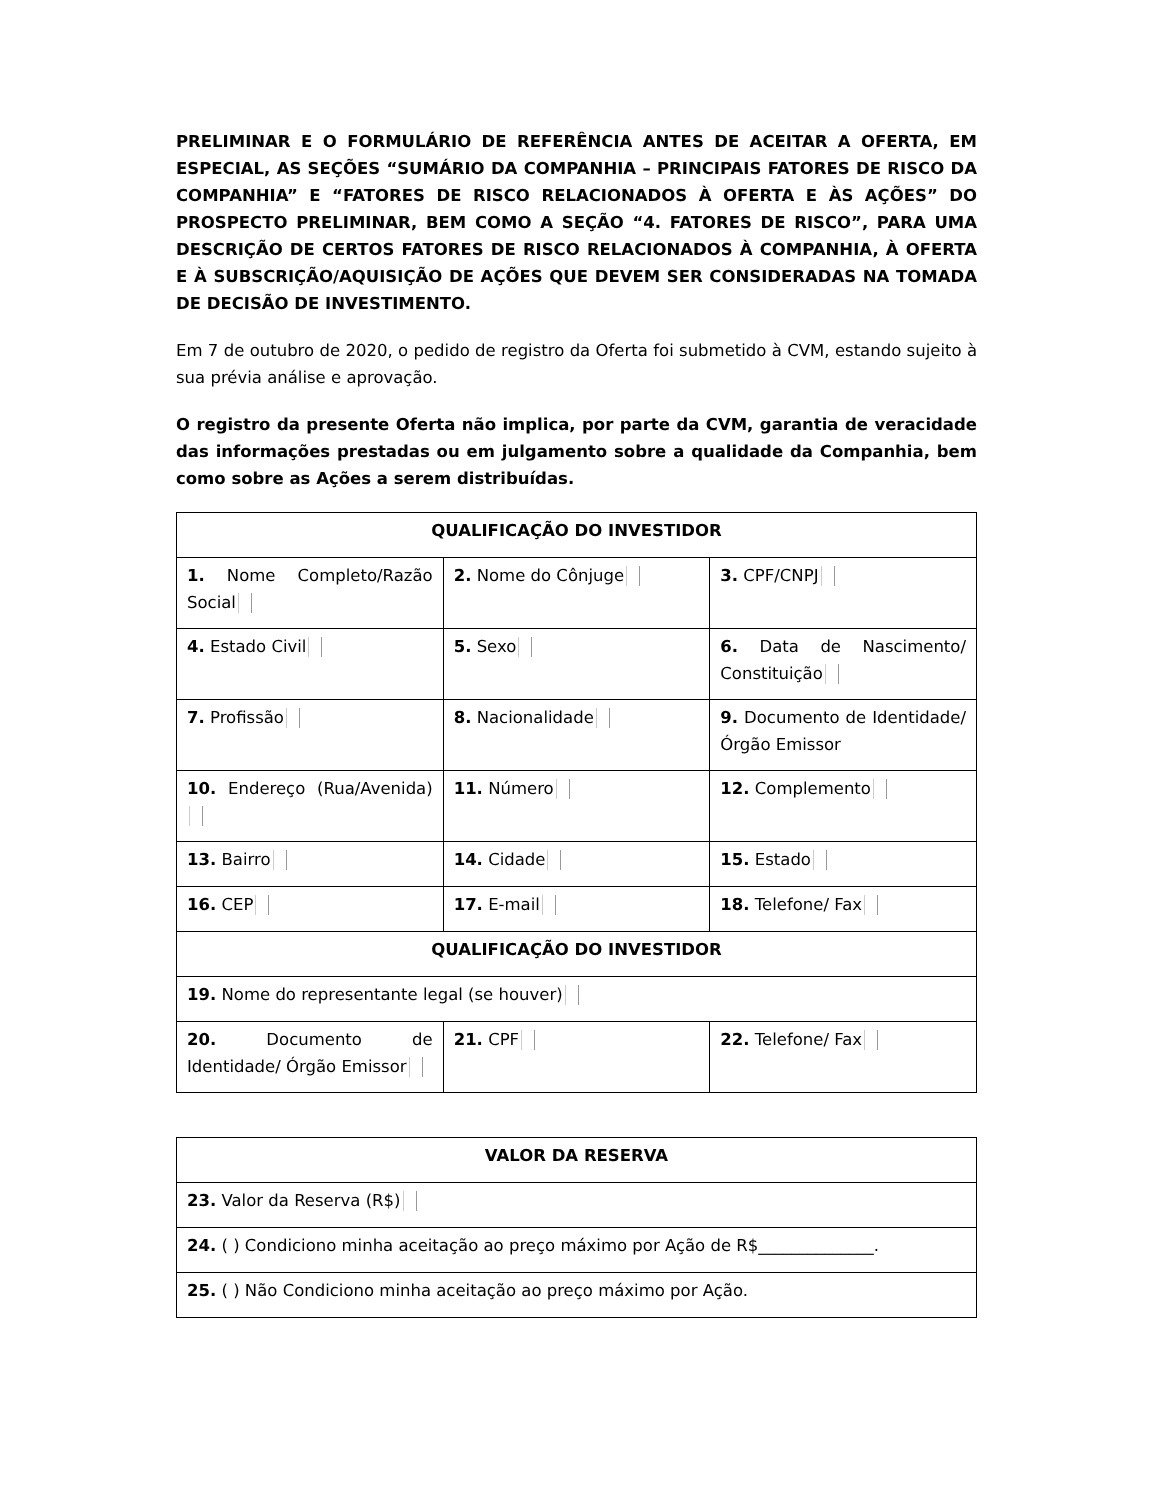PRELIMINAR E O FORMULÁRIO DE REFERÊNCIA ANTES DE ACEITAR A OFERTA, EM ESPECIAL, AS SEÇÕES “SUMÁRIO DA COMPANHIA – PRINCIPAIS FATORES DE RISCO DA COMPANHIA” E “FATORES DE RISCO RELACIONADOS À OFERTA E ÀS AÇÕES” DO PROSPECTO PRELIMINAR, BEM COMO A SEÇÃO “4. FATORES DE RISCO”, PARA UMA DESCRIÇÃO DE CERTOS FATORES DE RISCO RELACIONADOS À COMPANHIA, À OFERTA E À SUBSCRIÇÃO/AQUISIÇÃO DE AÇÕES QUE DEVEM SER CONSIDERADAS NA TOMADA DE DECISÃO DE INVESTIMENTO.
Em 7 de outubro de 2020, o pedido de registro da Oferta foi submetido à CVM, estando sujeito à sua prévia análise e aprovação.
O registro da presente Oferta não implica, por parte da CVM, garantia de veracidade das informações prestadas ou em julgamento sobre a qualidade da Companhia, bem como sobre as Ações a serem distribuídas.
| QUALIFICAÇÃO DO INVESTIDOR | | |
| --- | --- | --- |
| 1. Nome Completo/Razão Social | 2. Nome do Cônjuge | 3. CPF/CNPJ |
| 4. Estado Civil | 5. Sexo | 6. Data de Nascimento/ Constituição |
| 7. Profissão | 8. Nacionalidade | 9. Documento de Identidade/ Órgão Emissor |
| 10. Endereço (Rua/Avenida) | 11. Número | 12. Complemento |
| 13. Bairro | 14. Cidade | 15. Estado |
| 16. CEP | 17. E-mail | 18. Telefone/ Fax |
| QUALIFICAÇÃO DO INVESTIDOR | | |
| 19. Nome do representante legal (se houver) | | |
| 20. Documento de Identidade/ Órgão Emissor | 21. CPF | 22. Telefone/ Fax |
| VALOR DA RESERVA |
| --- |
| 23. Valor da Reserva (R$) |
| 24. ( ) Condiciono minha aceitação ao preço máximo por Ação de R$______________. |
| 25. ( ) Não Condiciono minha aceitação ao preço máximo por Ação. |